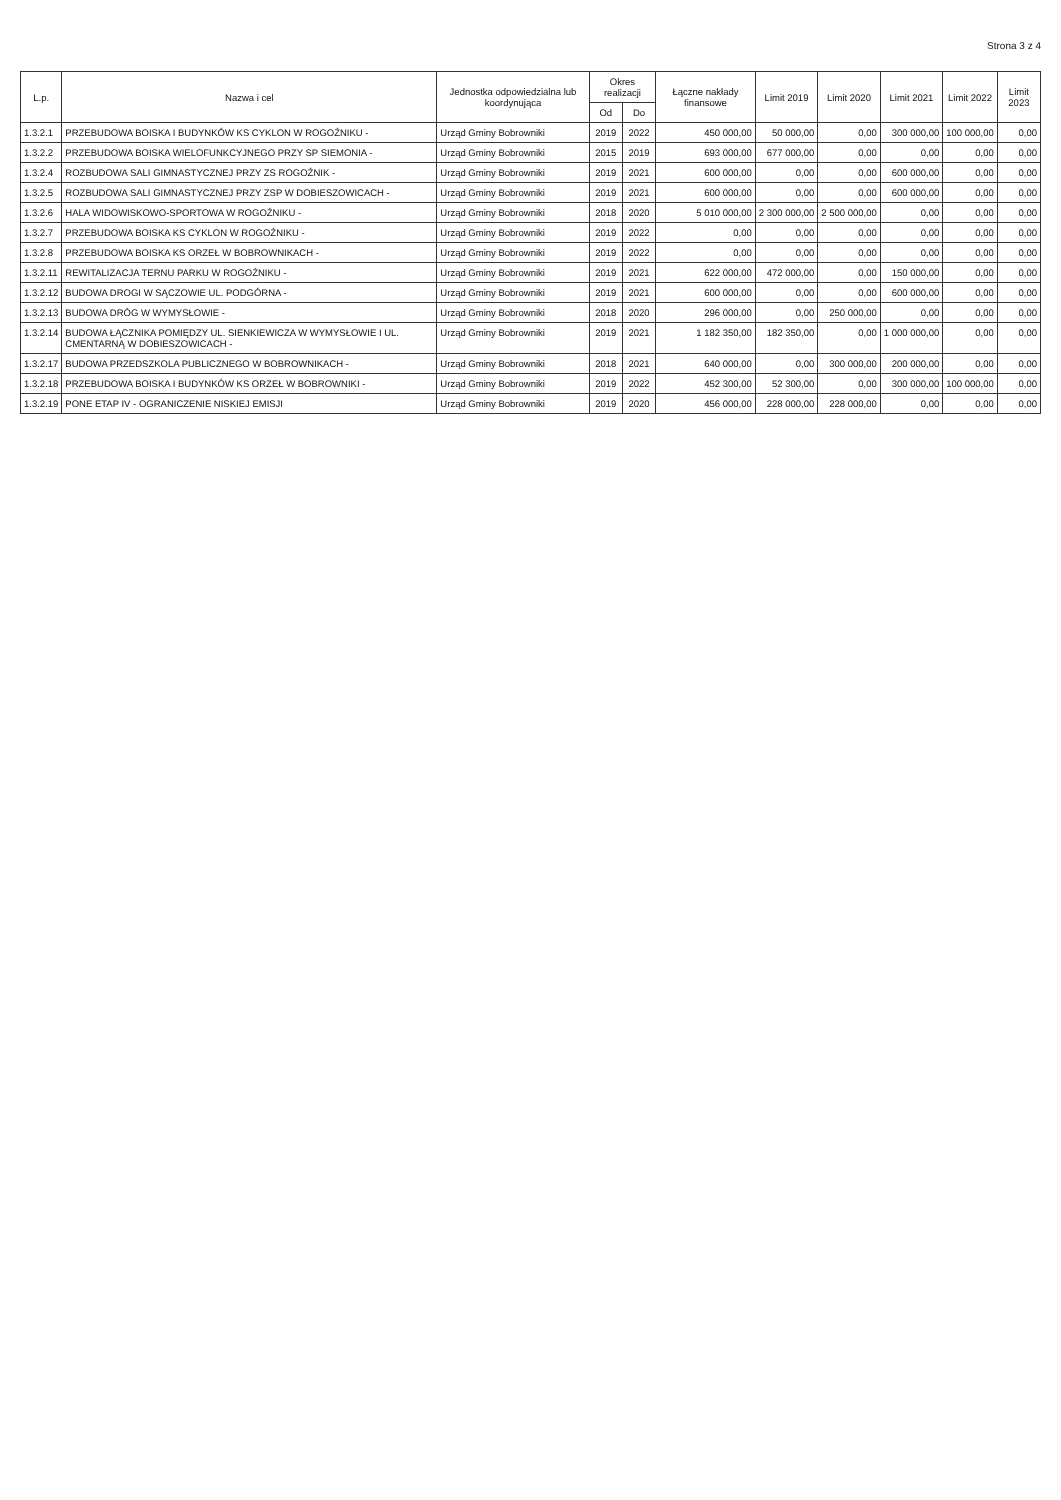Strona 3 z 4
| L.p. | Nazwa i cel | Jednostka odpowiedzialna lub koordynująca | Okres realizacji | | Łączne nakłady finansowe | Limit 2019 | Limit 2020 | Limit 2021 | Limit 2022 | Limit 2023 |
| --- | --- | --- | --- | --- | --- | --- | --- | --- | --- | --- |
| | | | Od | Do | | | | | | |
| 1.3.2.1 | PRZEBUDOWA BOISKA I BUDYNKÓW KS CYKLON W ROGOŹNIKU - | Urząd Gminy Bobrowniki | 2019 | 2022 | 450 000,00 | 50 000,00 | 0,00 | 300 000,00 | 100 000,00 | 0,00 |
| 1.3.2.2 | PRZEBUDOWA BOISKA WIELOFUNKCYJNEGO PRZY SP SIEMONIA - | Urząd Gminy Bobrowniki | 2015 | 2019 | 693 000,00 | 677 000,00 | 0,00 | 0,00 | 0,00 | 0,00 |
| 1.3.2.4 | ROZBUDOWA SALI GIMNASTYCZNEJ PRZY ZS ROGOŹNIK - | Urząd Gminy Bobrowniki | 2019 | 2021 | 600 000,00 | 0,00 | 0,00 | 600 000,00 | 0,00 | 0,00 |
| 1.3.2.5 | ROZBUDOWA SALI GIMNASTYCZNEJ PRZY ZSP W DOBIESZOWICACH - | Urząd Gminy Bobrowniki | 2019 | 2021 | 600 000,00 | 0,00 | 0,00 | 600 000,00 | 0,00 | 0,00 |
| 1.3.2.6 | HALA WIDOWISKOWO-SPORTOWA W ROGOŹNIKU - | Urząd Gminy Bobrowniki | 2018 | 2020 | 5 010 000,00 | 2 300 000,00 | 2 500 000,00 | 0,00 | 0,00 | 0,00 |
| 1.3.2.7 | PRZEBUDOWA BOISKA KS CYKLON W ROGOŹNIKU - | Urząd Gminy Bobrowniki | 2019 | 2022 | 0,00 | 0,00 | 0,00 | 0,00 | 0,00 | 0,00 |
| 1.3.2.8 | PRZEBUDOWA BOISKA KS ORZEŁ W BOBROWNIKACH - | Urząd Gminy Bobrowniki | 2019 | 2022 | 0,00 | 0,00 | 0,00 | 0,00 | 0,00 | 0,00 |
| 1.3.2.11 | REWITALIZACJA TERNU PARKU W ROGOŹNIKU - | Urząd Gminy Bobrowniki | 2019 | 2021 | 622 000,00 | 472 000,00 | 0,00 | 150 000,00 | 0,00 | 0,00 |
| 1.3.2.12 | BUDOWA DROGI W SĄCZOWIE UL. PODGÓRNA - | Urząd Gminy Bobrowniki | 2019 | 2021 | 600 000,00 | 0,00 | 0,00 | 600 000,00 | 0,00 | 0,00 |
| 1.3.2.13 | BUDOWA DRÓG W WYMYSŁOWIE - | Urząd Gminy Bobrowniki | 2018 | 2020 | 296 000,00 | 0,00 | 250 000,00 | 0,00 | 0,00 | 0,00 |
| 1.3.2.14 | BUDOWA ŁĄCZNIKA POMIĘDZY UL. SIENKIEWICZA W WYMYSŁOWIE I UL. CMENTARNĄ W DOBIESZOWICACH - | Urząd Gminy Bobrowniki | 2019 | 2021 | 1 182 350,00 | 182 350,00 | 0,00 | 1 000 000,00 | 0,00 | 0,00 |
| 1.3.2.17 | BUDOWA PRZEDSZKOLA PUBLICZNEGO W BOBROWNIKACH - | Urząd Gminy Bobrowniki | 2018 | 2021 | 640 000,00 | 0,00 | 300 000,00 | 200 000,00 | 0,00 | 0,00 |
| 1.3.2.18 | PRZEBUDOWA BOISKA I BUDYNKÓW KS ORZEŁ W BOBROWNIKI - | Urząd Gminy Bobrowniki | 2019 | 2022 | 452 300,00 | 52 300,00 | 0,00 | 300 000,00 | 100 000,00 | 0,00 |
| 1.3.2.19 | PONE ETAP IV - OGRANICZENIE NISKIEJ EMISJI | Urząd Gminy Bobrowniki | 2019 | 2020 | 456 000,00 | 228 000,00 | 228 000,00 | 0,00 | 0,00 | 0,00 |